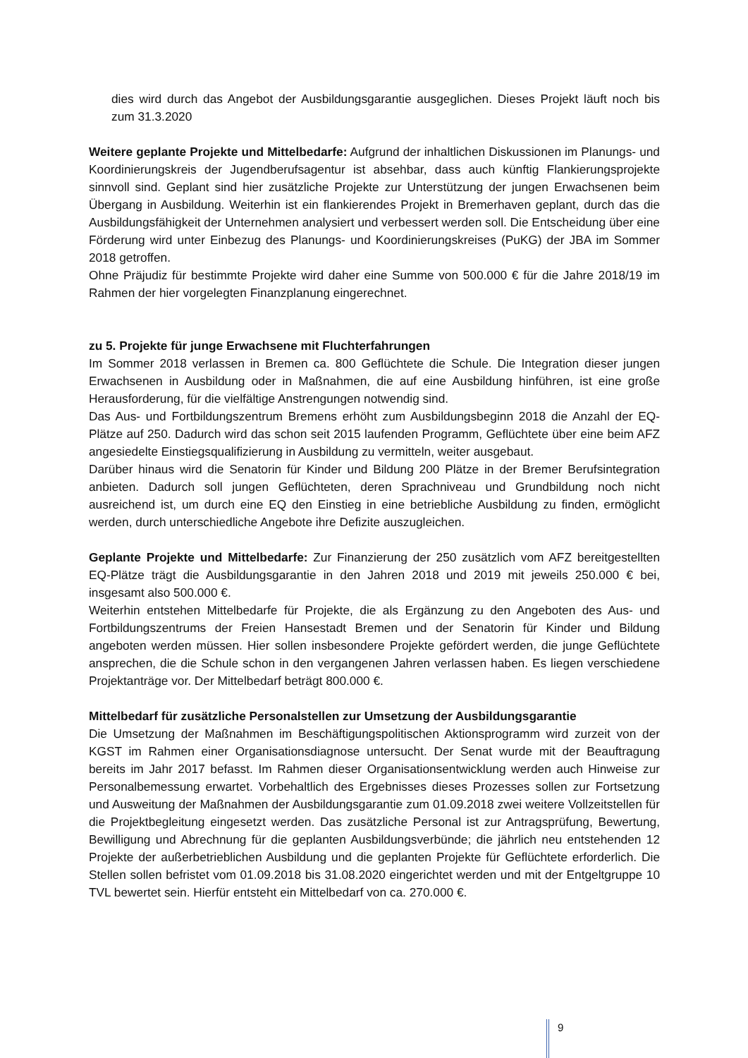dies wird durch das Angebot der Ausbildungsgarantie ausgeglichen. Dieses Projekt läuft noch bis zum 31.3.2020
Weitere geplante Projekte und Mittelbedarfe: Aufgrund der inhaltlichen Diskussionen im Planungs- und Koordinierungskreis der Jugendberufsagentur ist absehbar, dass auch künftig Flankierungsprojekte sinnvoll sind. Geplant sind hier zusätzliche Projekte zur Unterstützung der jungen Erwachsenen beim Übergang in Ausbildung. Weiterhin ist ein flankierendes Projekt in Bremerhaven geplant, durch das die Ausbildungsfähigkeit der Unternehmen analysiert und verbessert werden soll. Die Entscheidung über eine Förderung wird unter Einbezug des Planungs- und Koordinierungskreises (PuKG) der JBA im Sommer 2018 getroffen.
Ohne Präjudiz für bestimmte Projekte wird daher eine Summe von 500.000 € für die Jahre 2018/19 im Rahmen der hier vorgelegten Finanzplanung eingerechnet.
zu 5. Projekte für junge Erwachsene mit Fluchterfahrungen
Im Sommer 2018 verlassen in Bremen ca. 800 Geflüchtete die Schule. Die Integration dieser jungen Erwachsenen in Ausbildung oder in Maßnahmen, die auf eine Ausbildung hinführen, ist eine große Herausforderung, für die vielfältige Anstrengungen notwendig sind.
Das Aus- und Fortbildungszentrum Bremens erhöht zum Ausbildungsbeginn 2018 die Anzahl der EQ-Plätze auf 250. Dadurch wird das schon seit 2015 laufenden Programm, Geflüchtete über eine beim AFZ angesiedelte Einstiegsqualifizierung in Ausbildung zu vermitteln, weiter ausgebaut.
Darüber hinaus wird die Senatorin für Kinder und Bildung 200 Plätze in der Bremer Berufsintegration anbieten. Dadurch soll jungen Geflüchteten, deren Sprachniveau und Grundbildung noch nicht ausreichend ist, um durch eine EQ den Einstieg in eine betriebliche Ausbildung zu finden, ermöglicht werden, durch unterschiedliche Angebote ihre Defizite auszugleichen.
Geplante Projekte und Mittelbedarfe: Zur Finanzierung der 250 zusätzlich vom AFZ bereitgestellten EQ-Plätze trägt die Ausbildungsgarantie in den Jahren 2018 und 2019 mit jeweils 250.000 € bei, insgesamt also 500.000 €.
Weiterhin entstehen Mittelbedarfe für Projekte, die als Ergänzung zu den Angeboten des Aus- und Fortbildungszentrums der Freien Hansestadt Bremen und der Senatorin für Kinder und Bildung angeboten werden müssen. Hier sollen insbesondere Projekte gefördert werden, die junge Geflüchtete ansprechen, die die Schule schon in den vergangenen Jahren verlassen haben. Es liegen verschiedene Projektanträge vor. Der Mittelbedarf beträgt 800.000 €.
Mittelbedarf für zusätzliche Personalstellen zur Umsetzung der Ausbildungsgarantie
Die Umsetzung der Maßnahmen im Beschäftigungspolitischen Aktionsprogramm wird zurzeit von der KGST im Rahmen einer Organisationsdiagnose untersucht. Der Senat wurde mit der Beauftragung bereits im Jahr 2017 befasst. Im Rahmen dieser Organisationsentwicklung werden auch Hinweise zur Personalbemessung erwartet. Vorbehaltlich des Ergebnisses dieses Prozesses sollen zur Fortsetzung und Ausweitung der Maßnahmen der Ausbildungsgarantie zum 01.09.2018 zwei weitere Vollzeitstellen für die Projektbegleitung eingesetzt werden. Das zusätzliche Personal ist zur Antragsprüfung, Bewertung, Bewilligung und Abrechnung für die geplanten Ausbildungsverbünde; die jährlich neu entstehenden 12 Projekte der außerbetrieblichen Ausbildung und die geplanten Projekte für Geflüchtete erforderlich. Die Stellen sollen befristet vom 01.09.2018 bis 31.08.2020 eingerichtet werden und mit der Entgeltgruppe 10 TVL bewertet sein. Hierfür entsteht ein Mittelbedarf von ca. 270.000 €.
9